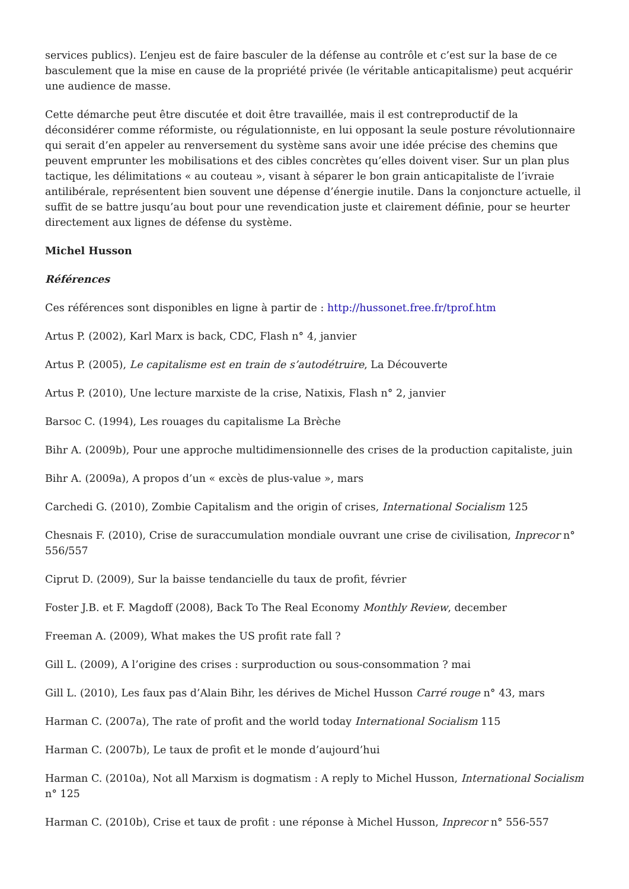services publics). L’enjeu est de faire basculer de la défense au contrôle et c’est sur la base de ce basculement que la mise en cause de la propriété privée (le véritable anticapitalisme) peut acquérir une audience de masse.
Cette démarche peut être discutée et doit être travaillée, mais il est contreproductif de la déconsidérer comme réformiste, ou régulationniste, en lui opposant la seule posture révolutionnaire qui serait d’en appeler au renversement du système sans avoir une idée précise des chemins que peuvent emprunter les mobilisations et des cibles concrètes qu’elles doivent viser. Sur un plan plus tactique, les délimitations « au couteau », visant à séparer le bon grain anticapitaliste de l’ivraie antilibérale, représentent bien souvent une dépense d’énergie inutile. Dans la conjoncture actuelle, il suffit de se battre jusqu’au bout pour une revendication juste et clairement définie, pour se heurter directement aux lignes de défense du système.
Michel Husson
Références
Ces références sont disponibles en ligne à partir de : http://hussonet.free.fr/tprof.htm
Artus P. (2002), Karl Marx is back, CDC, Flash n° 4, janvier
Artus P. (2005), Le capitalisme est en train de s’autodétruire, La Découverte
Artus P. (2010), Une lecture marxiste de la crise, Natixis, Flash n° 2, janvier
Barsoc C. (1994), Les rouages du capitalisme La Brèche
Bihr A. (2009b), Pour une approche multidimensionnelle des crises de la production capitaliste, juin
Bihr A. (2009a), A propos d’un « excès de plus-value », mars
Carchedi G. (2010), Zombie Capitalism and the origin of crises, International Socialism 125
Chesnais F. (2010), Crise de suraccumulation mondiale ouvrant une crise de civilisation, Inprecor n° 556/557
Ciprut D. (2009), Sur la baisse tendancielle du taux de profit, février
Foster J.B. et F. Magdoff (2008), Back To The Real Economy Monthly Review, december
Freeman A. (2009), What makes the US profit rate fall ?
Gill L. (2009), A l’origine des crises : surproduction ou sous-consommation ? mai
Gill L. (2010), Les faux pas d’Alain Bihr, les dérives de Michel Husson Carré rouge n° 43, mars
Harman C. (2007a), The rate of profit and the world today International Socialism 115
Harman C. (2007b), Le taux de profit et le monde d’aujourd’hui
Harman C. (2010a), Not all Marxism is dogmatism : A reply to Michel Husson, International Socialism n° 125
Harman C. (2010b), Crise et taux de profit : une réponse à Michel Husson, Inprecor n° 556-557